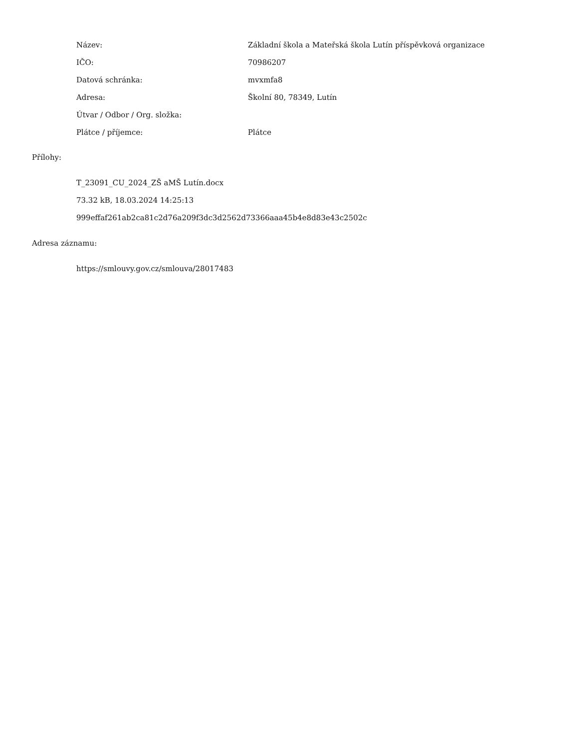| Název: | Základní škola a Mateřská škola Lutín příspěvková organizace |
| IČO: | 70986207 |
| Datová schránka: | mvxmfa8 |
| Adresa: | Školní 80, 78349, Lutín |
| Útvar / Odbor / Org. složka: | |
| Plátce / příjemce: | Plátce |
Přílohy:
T_23091_CU_2024_ZŠ aMŠ Lutín.docx
73.32 kB, 18.03.2024 14:25:13
999effaf261ab2ca81c2d76a209f3dc3d2562d73366aaa45b4e8d83e43c2502c
Adresa záznamu:
https://smlouvy.gov.cz/smlouva/28017483